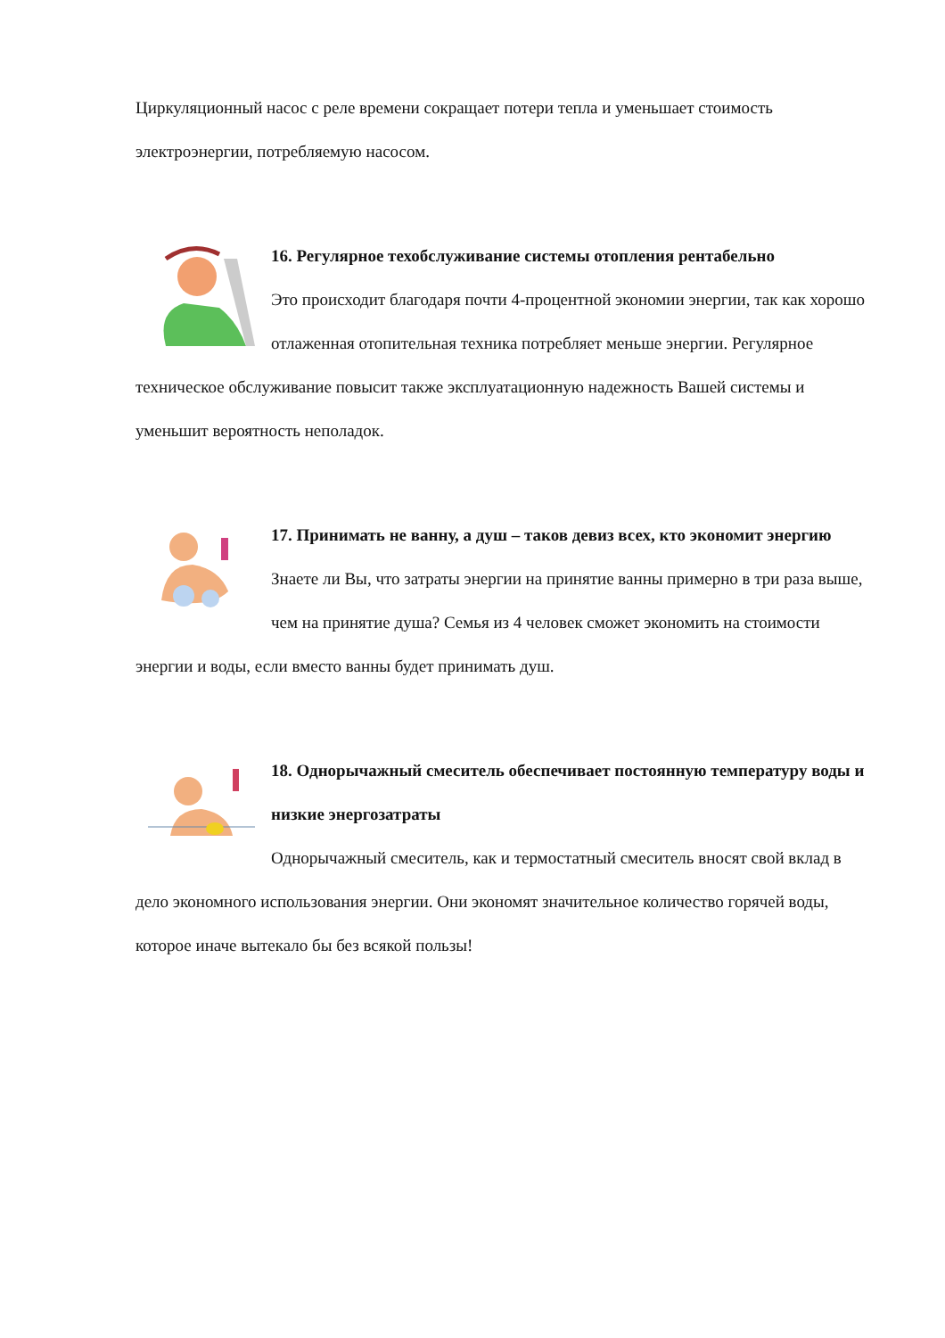Циркуляционный насос с реле времени сокращает потери тепла и уменьшает стоимость электроэнергии, потребляемую насосом.
16. Регулярное техобслуживание системы отопления рентабельно
Это происходит благодаря почти 4-процентной экономии энергии, так как хорошо отлаженная отопительная техника потребляет меньше энергии. Регулярное техническое обслуживание повысит также эксплуатационную надежность Вашей системы и уменьшит вероятность неполадок.
17. Принимать не ванну, а душ – таков девиз всех, кто экономит энергию
Знаете ли Вы, что затраты энергии на принятие ванны примерно в три раза выше, чем на принятие душа? Семья из 4 человек сможет экономить на стоимости энергии и воды, если вместо ванны будет принимать душ.
18. Однорычажный смеситель обеспечивает постоянную температуру воды и низкие энергозатраты
Однорычажный смеситель, как и термостатный смеситель вносят свой вклад в дело экономного использования энергии. Они экономят значительное количество горячей воды, которое иначе вытекало бы без всякой пользы!